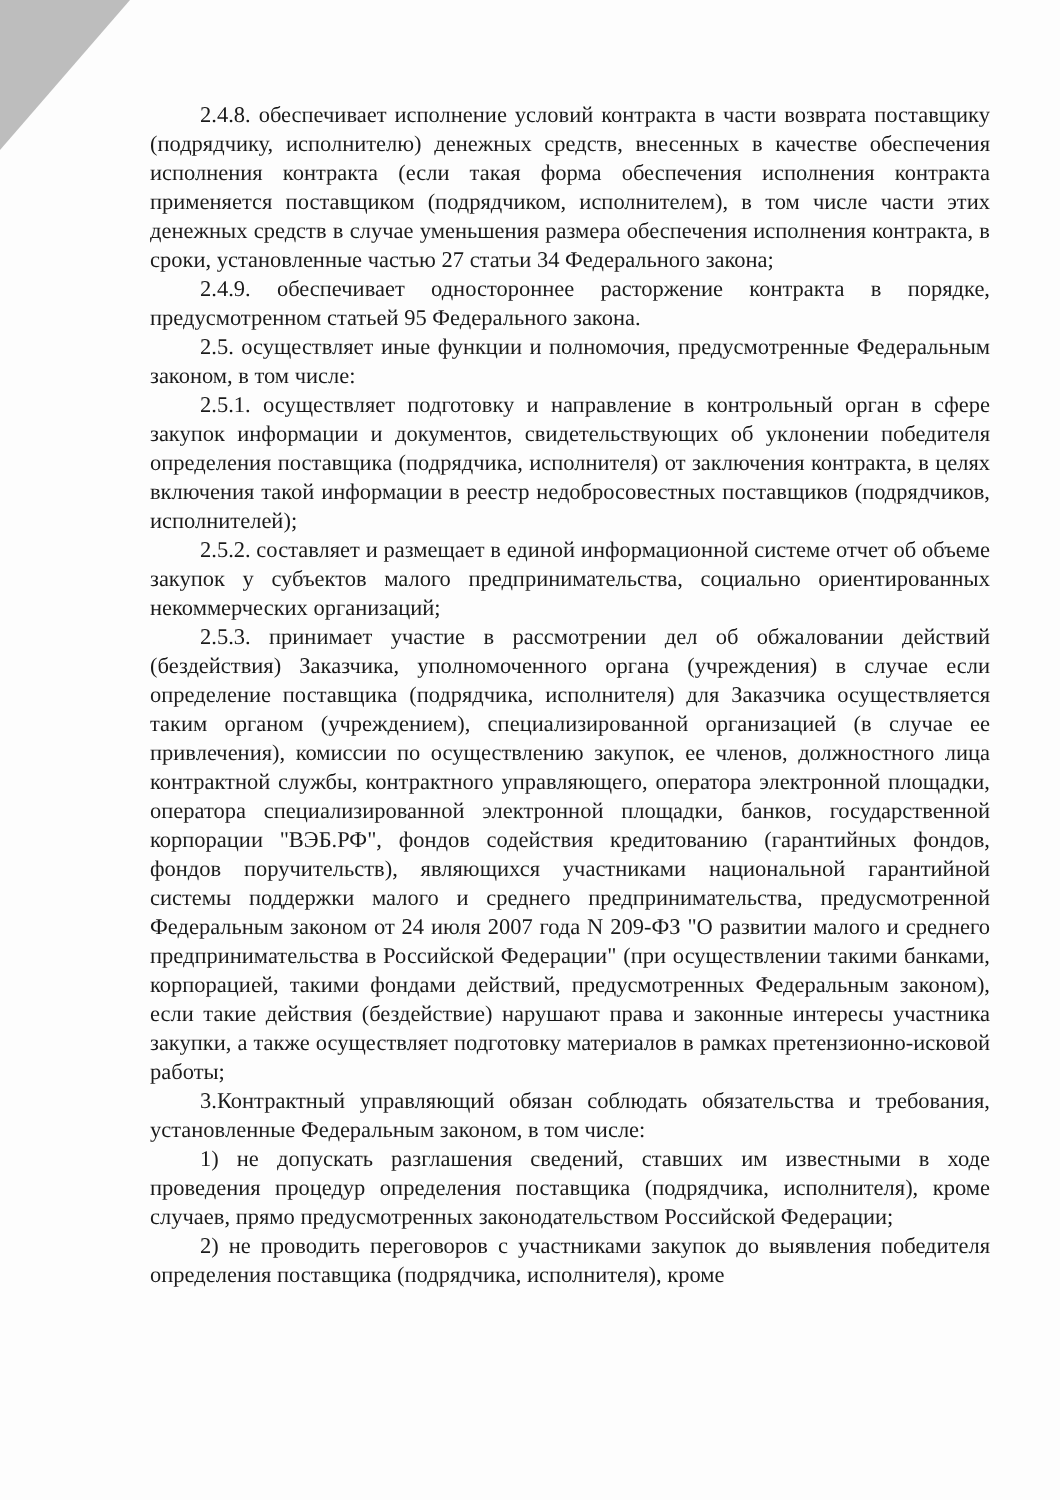2.4.8. обеспечивает исполнение условий контракта в части возврата поставщику (подрядчику, исполнителю) денежных средств, внесенных в качестве обеспечения исполнения контракта (если такая форма обеспечения исполнения контракта применяется поставщиком (подрядчиком, исполнителем), в том числе части этих денежных средств в случае уменьшения размера обеспечения исполнения контракта, в сроки, установленные частью 27 статьи 34 Федерального закона;
2.4.9. обеспечивает одностороннее расторжение контракта в порядке, предусмотренном статьей 95 Федерального закона.
2.5. осуществляет иные функции и полномочия, предусмотренные Федеральным законом, в том числе:
2.5.1. осуществляет подготовку и направление в контрольный орган в сфере закупок информации и документов, свидетельствующих об уклонении победителя определения поставщика (подрядчика, исполнителя) от заключения контракта, в целях включения такой информации в реестр недобросовестных поставщиков (подрядчиков, исполнителей);
2.5.2. составляет и размещает в единой информационной системе отчет об объеме закупок у субъектов малого предпринимательства, социально ориентированных некоммерческих организаций;
2.5.3. принимает участие в рассмотрении дел об обжаловании действий (бездействия) Заказчика, уполномоченного органа (учреждения) в случае если определение поставщика (подрядчика, исполнителя) для Заказчика осуществляется таким органом (учреждением), специализированной организацией (в случае ее привлечения), комиссии по осуществлению закупок, ее членов, должностного лица контрактной службы, контрактного управляющего, оператора электронной площадки, оператора специализированной электронной площадки, банков, государственной корпорации "ВЭБ.РФ", фондов содействия кредитованию (гарантийных фондов, фондов поручительств), являющихся участниками национальной гарантийной системы поддержки малого и среднего предпринимательства, предусмотренной Федеральным законом от 24 июля 2007 года N 209-ФЗ "О развитии малого и среднего предпринимательства в Российской Федерации" (при осуществлении такими банками, корпорацией, такими фондами действий, предусмотренных Федеральным законом), если такие действия (бездействие) нарушают права и законные интересы участника закупки, а также осуществляет подготовку материалов в рамках претензионно-исковой работы;
3.Контрактный управляющий обязан соблюдать обязательства и требования, установленные Федеральным законом, в том числе:
1) не допускать разглашения сведений, ставших им известными в ходе проведения процедур определения поставщика (подрядчика, исполнителя), кроме случаев, прямо предусмотренных законодательством Российской Федерации;
2) не проводить переговоров с участниками закупок до выявления победителя определения поставщика (подрядчика, исполнителя), кроме